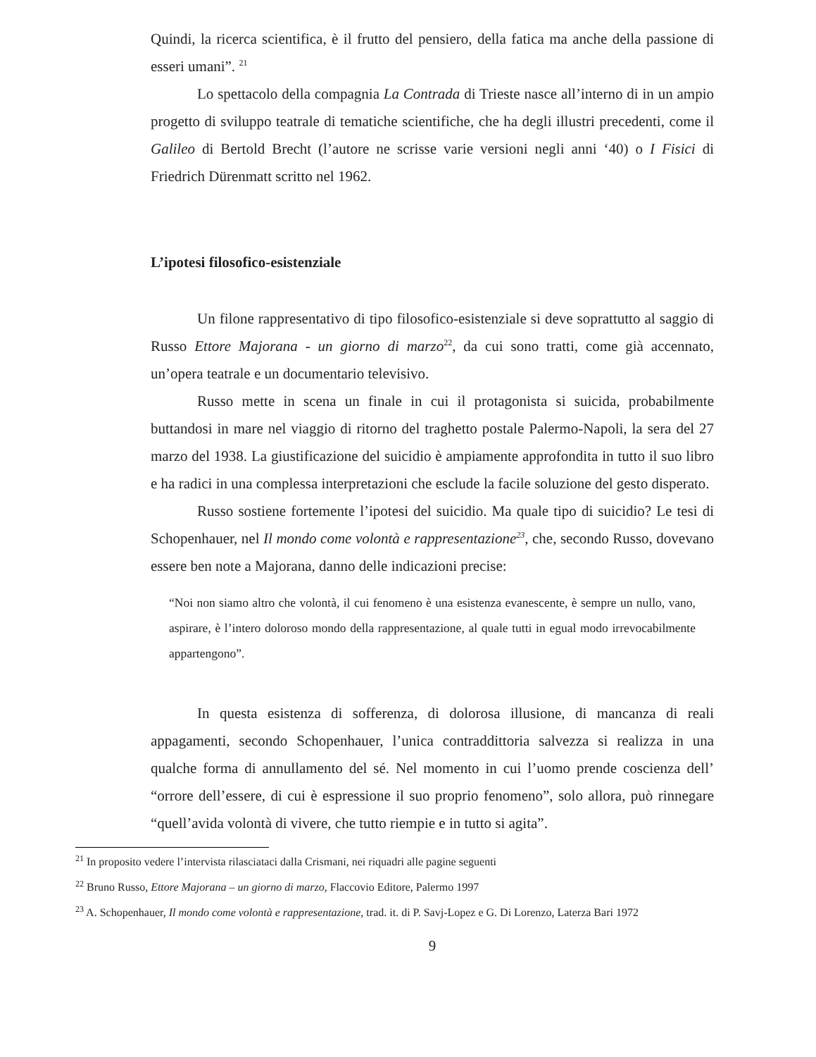Quindi, la ricerca scientifica, è il frutto del pensiero, della fatica ma anche della passione di esseri umani”. <sup>21</sup>
Lo spettacolo della compagnia La Contrada di Trieste nasce all’interno di in un ampio progetto di sviluppo teatrale di tematiche scientifiche, che ha degli illustri precedenti, come il Galileo di Bertold Brecht (l’autore ne scrisse varie versioni negli anni ‘40) o I Fisici di Friedrich Dürenmatt scritto nel 1962.
L’ipotesi filosofico-esistenziale
Un filone rappresentativo di tipo filosofico-esistenziale si deve soprattutto al saggio di Russo Ettore Majorana - un giorno di marzo<sup>22</sup>, da cui sono tratti, come già accennato, un’opera teatrale e un documentario televisivo.
Russo mette in scena un finale in cui il protagonista si suicida, probabilmente buttandosi in mare nel viaggio di ritorno del traghetto postale Palermo-Napoli, la sera del 27 marzo del 1938. La giustificazione del suicidio è ampiamente approfondita in tutto il suo libro e ha radici in una complessa interpretazioni che esclude la facile soluzione del gesto disperato.
Russo sostiene fortemente l’ipotesi del suicidio. Ma quale tipo di suicidio? Le tesi di Schopenhauer, nel Il mondo come volontà e rappresentazione<sup>23</sup>, che, secondo Russo, dovevano essere ben note a Majorana, danno delle indicazioni precise:
“Noi non siamo altro che volontà, il cui fenomeno è una esistenza evanescente, è sempre un nullo, vano, aspirare, è l’intero doloroso mondo della rappresentazione, al quale tutti in egual modo irrevocabilmente appartengono”.
In questa esistenza di sofferenza, di dolorosa illusione, di mancanza di reali appagamenti, secondo Schopenhauer, l’unica contraddittoria salvezza si realizza in una qualche forma di annullamento del sé. Nel momento in cui l’uomo prende coscienza dell’ “orrore dell’essere, di cui è espressione il suo proprio fenomeno”, solo allora, può rinnegare “quell’avida volontà di vivere, che tutto riempie e in tutto si agita”.
<sup>21</sup> In proposito vedere l’intervista rilasciataci dalla Crismani, nei riquadri alle pagine seguenti
<sup>22</sup> Bruno Russo, Ettore Majorana – un giorno di marzo, Flaccovio Editore, Palermo 1997
<sup>23</sup> A. Schopenhauer, Il mondo come volontà e rappresentazione, trad. it. di P. Savj-Lopez e G. Di Lorenzo, Laterza Bari 1972
9